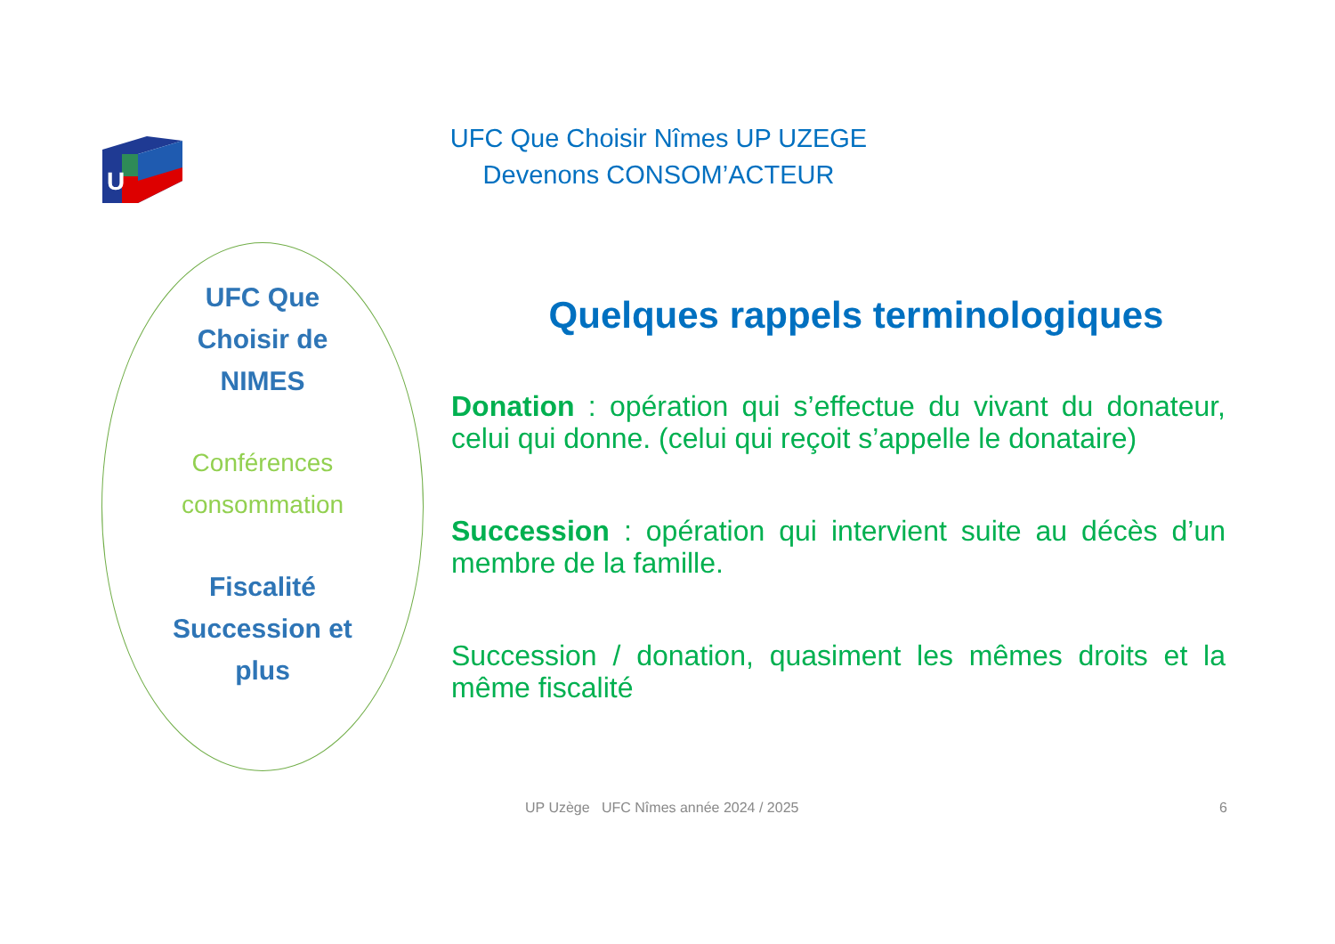U
UFC Que Choisir Nîmes UP UZEGE
Devenons CONSOM’ACTEUR
UFC Que
Choisir de
NIMES
Conférences
consommation
Fiscalité
Succession et
plus
Quelques rappels terminologiques
Donation : opération qui s’effectue du vivant du donateur, celui qui donne. (celui qui reçoit s’appelle le donataire)
Succession : opération qui intervient suite au décès d’un membre de la famille.
Succession / donation, quasiment les mêmes droits et la même fiscalité
UP Uzège UFC Nîmes année 2024 / 2025
6